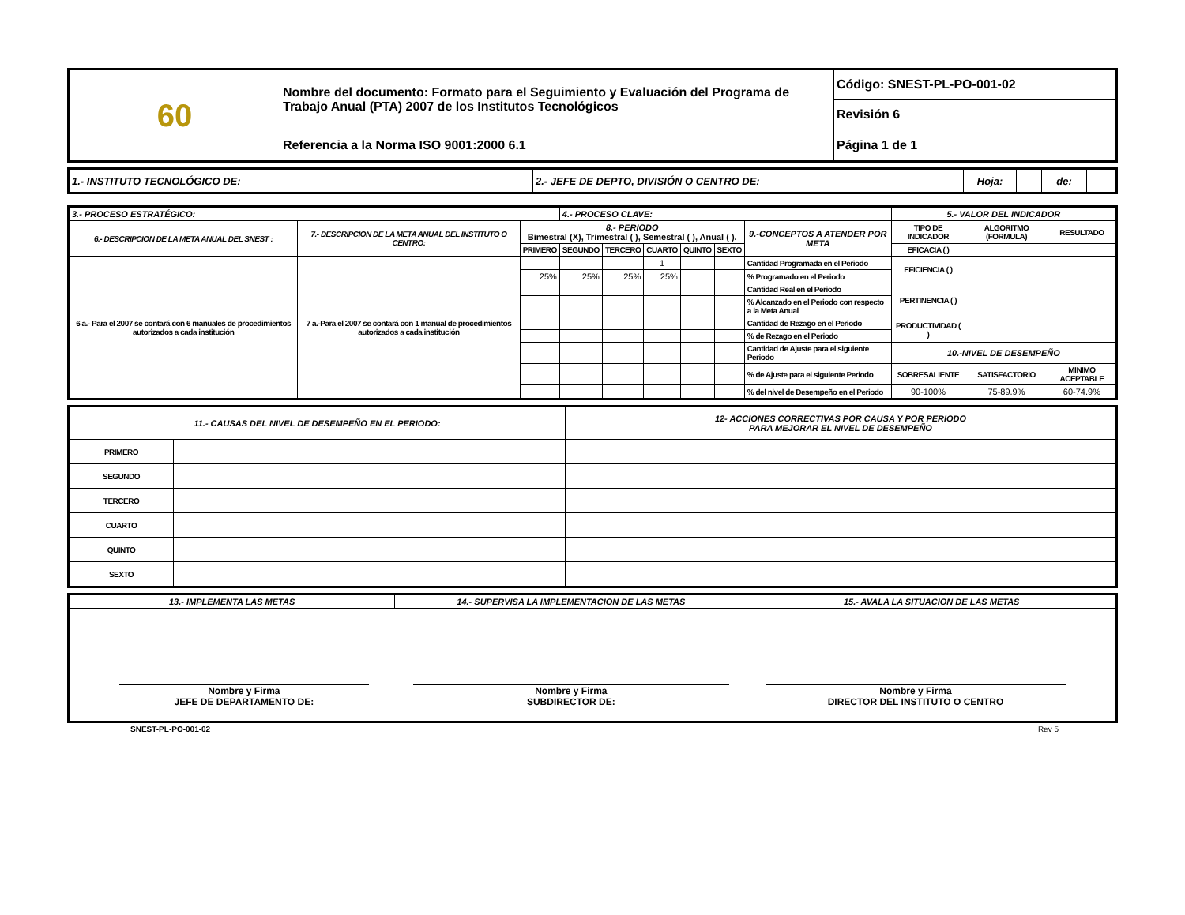| 60 | Nombre del documento: Formato para el Seguimiento y Evaluación del Programa de Trabajo Anual (PTA) 2007 de los Institutos Tecnológicos | Código: SNEST-PL-PO-001-02 |
| | | Revisión 6 |
| | Referencia a la Norma ISO 9001:2000 6.1 | Página 1 de 1 |
| 1.- INSTITUTO TECNOLÓGICO DE: | 2.- JEFE DE DEPTO, DIVISIÓN O CENTRO DE: | Hoja: | | de: | |
| 3.- PROCESO ESTRATÉGICO: | | | 4.- PROCESO CLAVE: | | | | | | 5.- VALOR DEL INDICADOR | | |
| 6.- DESCRIPCION DE LA META ANUAL DEL SNEST : | 7.- DESCRIPCION DE LA META ANUAL DEL INSTITUTO O CENTRO: | 8.- PERIODO Bimestral (X), Trimestral ( ), Semestral ( ), Anual ( ). | | | | | | 9.-CONCEPTOS A ATENDER POR META | TIPO DE INDICADOR | ALGORITMO (FORMULA) | RESULTADO |
| | | PRIMERO | SEGUNDO | TERCERO | CUARTO | QUINTO | SEXTO | | EFICACIA ( ) | | |
| 6 a.- Para el 2007 se contará con 6 manuales de procedimientos autorizados a cada institución | 7 a.-Para el 2007 se contará con 1 manual de procedimientos autorizados a cada institución | | | | 1 | | | Cantidad Programada en el Periodo | EFICIENCIA ( ) | | |
| | | 25% | 25% | 25% | 25% | | | % Programado en el Periodo | | | |
| | | | | | | | | Cantidad Real en el Periodo | PERTINENCIA ( ) | | |
| | | | | | | | | % Alcanzado en el Periodo con respecto a la Meta Anual | | | |
| | | | | | | | | Cantidad de Rezago en el Periodo | PRODUCTIVIDAD ( ) | | |
| | | | | | | | | % de Rezago en el Periodo | | | |
| | | | | | | | | Cantidad de Ajuste para el siguiente Periodo | 10.-NIVEL DE DESEMPEÑO | | |
| | | | | | | | | % de Ajuste para el siguiente Periodo | SOBRESALIENTE | SATISFACTORIO | MINIMO ACEPTABLE |
| | | | | | | | | % del nivel de Desempeño en el Periodo | 90-100% | 75-89.9% | 60-74.9% |
| 11.- CAUSAS DEL NIVEL DE DESEMPEÑO EN EL PERIODO: | | 12- ACCIONES CORRECTIVAS POR CAUSA Y POR PERIODO PARA MEJORAR EL NIVEL DE DESEMPEÑO |
| PRIMERO | | |
| SEGUNDO | | |
| TERCERO | | |
| CUARTO | | |
| QUINTO | | |
| SEXTO | | |
| 13.- IMPLEMENTA LAS METAS | 14.- SUPERVISA LA IMPLEMENTACION DE LAS METAS | 15.- AVALA LA SITUACION DE LAS METAS |
| Nombre y Firma JEFE DE DEPARTAMENTO DE: | Nombre y Firma SUBDIRECTOR DE: | Nombre y Firma DIRECTOR DEL INSTITUTO O CENTRO |
SNEST-PL-PO-001-02 Rev 5